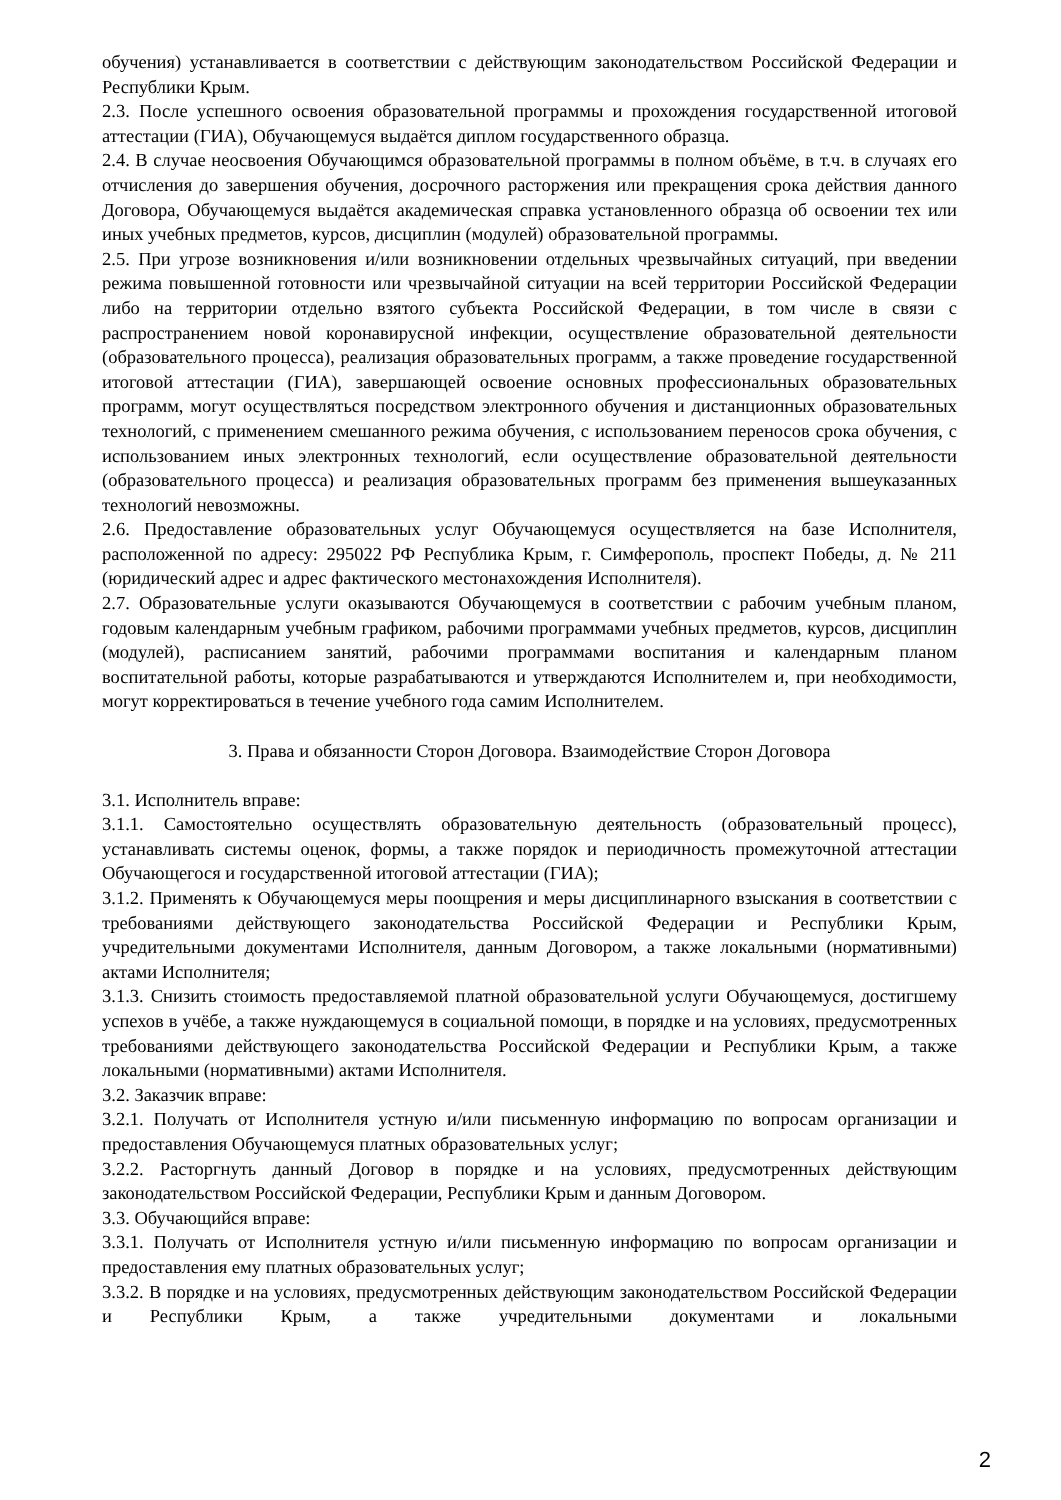обучения) устанавливается в соответствии с действующим законодательством Российской Федерации и Республики Крым.
2.3. После успешного освоения образовательной программы и прохождения государственной итоговой аттестации (ГИА), Обучающемуся выдаётся диплом государственного образца.
2.4. В случае неосвоения Обучающимся образовательной программы в полном объёме, в т.ч. в случаях его отчисления до завершения обучения, досрочного расторжения или прекращения срока действия данного Договора, Обучающемуся выдаётся академическая справка установленного образца об освоении тех или иных учебных предметов, курсов, дисциплин (модулей) образовательной программы.
2.5. При угрозе возникновения и/или возникновении отдельных чрезвычайных ситуаций, при введении режима повышенной готовности или чрезвычайной ситуации на всей территории Российской Федерации либо на территории отдельно взятого субъекта Российской Федерации, в том числе в связи с распространением новой коронавирусной инфекции, осуществление образовательной деятельности (образовательного процесса), реализация образовательных программ, а также проведение государственной итоговой аттестации (ГИА), завершающей освоение основных профессиональных образовательных программ, могут осуществляться посредством электронного обучения и дистанционных образовательных технологий, с применением смешанного режима обучения, с использованием переносов срока обучения, с использованием иных электронных технологий, если осуществление образовательной деятельности (образовательного процесса) и реализация образовательных программ без применения вышеуказанных технологий невозможны.
2.6. Предоставление образовательных услуг Обучающемуся осуществляется на базе Исполнителя, расположенной по адресу: 295022 РФ Республика Крым, г. Симферополь, проспект Победы, д. № 211 (юридический адрес и адрес фактического местонахождения Исполнителя).
2.7. Образовательные услуги оказываются Обучающемуся в соответствии с рабочим учебным планом, годовым календарным учебным графиком, рабочими программами учебных предметов, курсов, дисциплин (модулей), расписанием занятий, рабочими программами воспитания и календарным планом воспитательной работы, которые разрабатываются и утверждаются Исполнителем и, при необходимости, могут корректироваться в течение учебного года самим Исполнителем.
3. Права и обязанности Сторон Договора. Взаимодействие Сторон Договора
3.1. Исполнитель вправе:
3.1.1. Самостоятельно осуществлять образовательную деятельность (образовательный процесс), устанавливать системы оценок, формы, а также порядок и периодичность промежуточной аттестации Обучающегося и государственной итоговой аттестации (ГИА);
3.1.2. Применять к Обучающемуся меры поощрения и меры дисциплинарного взыскания в соответствии с требованиями действующего законодательства Российской Федерации и Республики Крым, учредительными документами Исполнителя, данным Договором, а также локальными (нормативными) актами Исполнителя;
3.1.3. Снизить стоимость предоставляемой платной образовательной услуги Обучающемуся, достигшему успехов в учёбе, а также нуждающемуся в социальной помощи, в порядке и на условиях, предусмотренных требованиями действующего законодательства Российской Федерации и Республики Крым, а также локальными (нормативными) актами Исполнителя.
3.2. Заказчик вправе:
3.2.1. Получать от Исполнителя устную и/или письменную информацию по вопросам организации и предоставления Обучающемуся платных образовательных услуг;
3.2.2. Расторгнуть данный Договор в порядке и на условиях, предусмотренных действующим законодательством Российской Федерации, Республики Крым и данным Договором.
3.3. Обучающийся вправе:
3.3.1. Получать от Исполнителя устную и/или письменную информацию по вопросам организации и предоставления ему платных образовательных услуг;
3.3.2. В порядке и на условиях, предусмотренных действующим законодательством Российской Федерации и Республики Крым, а также учредительными документами и локальными
2